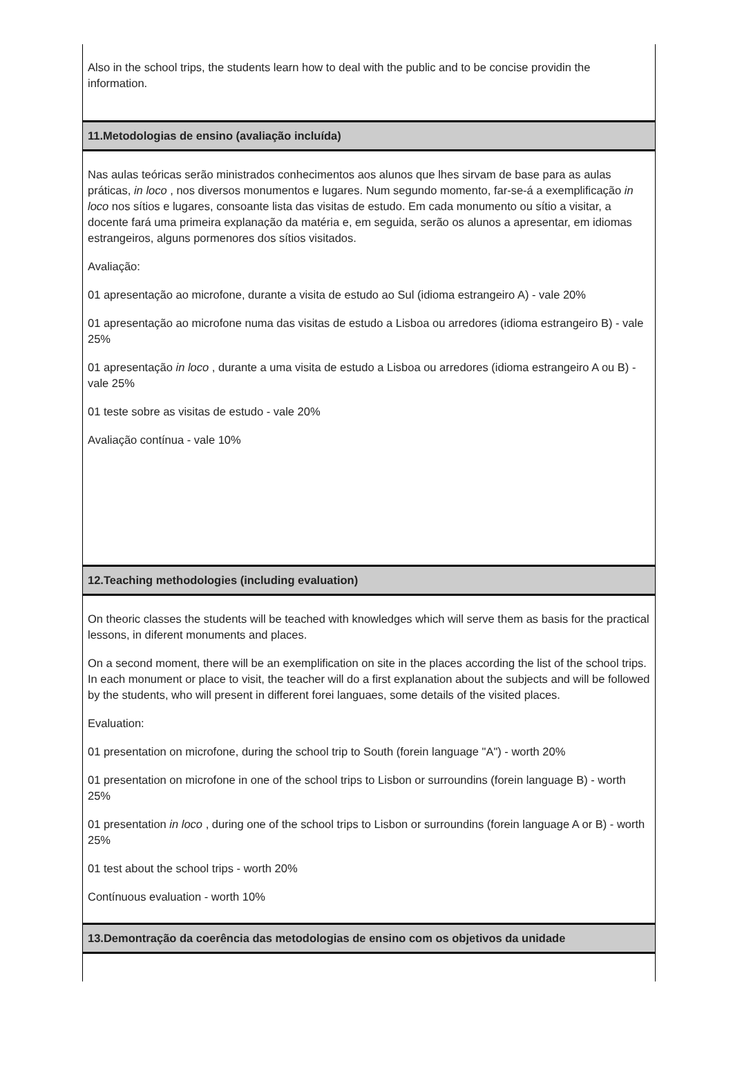Also in the school trips, the students learn how to deal with the public and to be concise providin the information.
11.Metodologias de ensino (avaliação incluída)
Nas aulas teóricas serão ministrados conhecimentos aos alunos que lhes sirvam de base para as aulas práticas, in loco , nos diversos monumentos e lugares. Num segundo momento, far-se-á a exemplificação in loco nos sítios e lugares, consoante lista das visitas de estudo. Em cada monumento ou sítio a visitar, a docente fará uma primeira explanação da matéria e, em seguida, serão os alunos a apresentar, em idiomas estrangeiros, alguns pormenores dos sítios visitados.
Avaliação:
01 apresentação ao microfone, durante a visita de estudo ao Sul (idioma estrangeiro A) - vale 20%
01 apresentação ao microfone numa das visitas de estudo a Lisboa ou arredores (idioma estrangeiro B) - vale 25%
01 apresentação in loco , durante a uma visita de estudo a Lisboa ou arredores (idioma estrangeiro A ou B) - vale 25%
01 teste sobre as visitas de estudo - vale 20%
Avaliação contínua - vale 10%
12.Teaching methodologies (including evaluation)
On theoric classes the students will be teached with knowledges which will serve them as basis for the practical lessons, in diferent monuments and places.
On a second moment, there will be an exemplification on site in the places according the list of the school trips. In each monument or place to visit, the teacher will do a first explanation about the subjects and will be followed by the students, who will present in different forei languaes, some details of the visited places.
Evaluation:
01 presentation on microfone, during the school trip to South (forein language "A") - worth 20%
01 presentation on microfone in one of the school trips to Lisbon or surroundins (forein language B) - worth 25%
01 presentation in loco , during one of the school trips to Lisbon or surroundins (forein language A or B) - worth 25%
01 test about the school trips - worth 20%
Contínuous evaluation - worth 10%
13.Demontração da coerência das metodologias de ensino com os objetivos da unidade